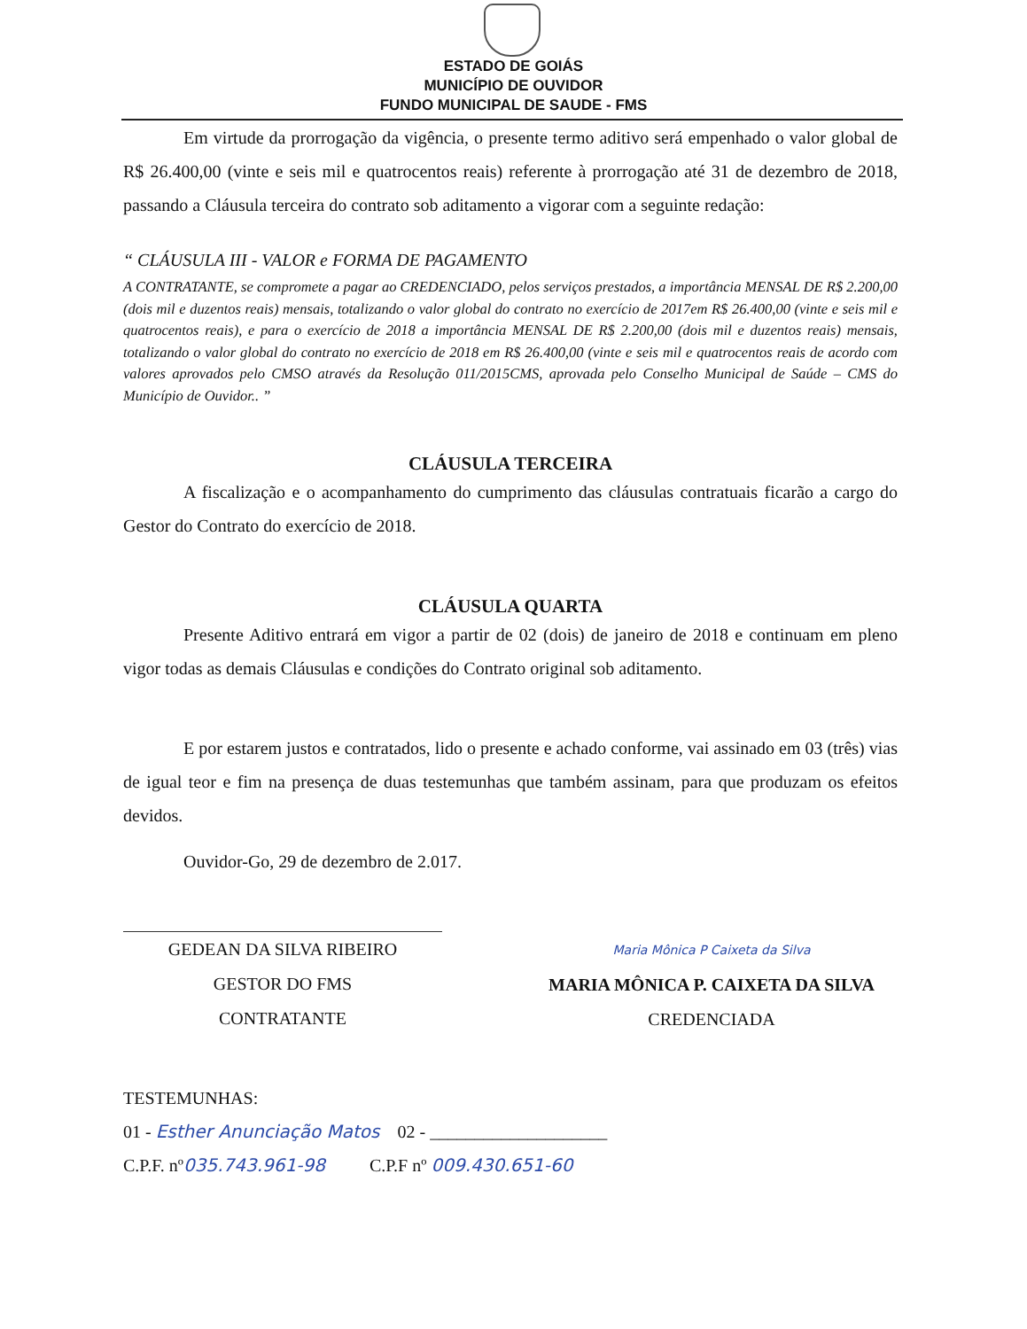ESTADO DE GOIÁS
MUNICÍPIO DE OUVIDOR
FUNDO MUNICIPAL DE SAUDE - FMS
Em virtude da prorrogação da vigência, o presente termo aditivo será empenhado o valor global de R$ 26.400,00 (vinte e seis mil e quatrocentos reais) referente à prorrogação até 31 de dezembro de 2018, passando a Cláusula terceira do contrato sob aditamento a vigorar com a seguinte redação:
“ CLÁUSULA III - VALOR e FORMA DE PAGAMENTO
A CONTRATANTE, se compromete a pagar ao CREDENCIADO, pelos serviços prestados, a importância MENSAL DE R$ 2.200,00 (dois mil e duzentos reais) mensais, totalizando o valor global do contrato no exercício de 2017em R$ 26.400,00 (vinte e seis mil e quatrocentos reais), e para o exercício de 2018 a importância MENSAL DE R$ 2.200,00 (dois mil e duzentos reais) mensais, totalizando o valor global do contrato no exercício de 2018 em R$ 26.400,00 (vinte e seis mil e quatrocentos reais de acordo com valores aprovados pelo CMSO através da Resolução 011/2015CMS, aprovada pelo Conselho Municipal de Saúde – CMS do Município de Ouvidor.. ”
CLÁUSULA TERCEIRA
A fiscalização e o acompanhamento do cumprimento das cláusulas contratuais ficarão a cargo do Gestor do Contrato do exercício de 2018.
CLÁUSULA QUARTA
Presente Aditivo entrará em vigor a partir de 02 (dois) de janeiro de 2018 e continuam em pleno vigor todas as demais Cláusulas e condições do Contrato original sob aditamento.
E por estarem justos e contratados, lido o presente e achado conforme, vai assinado em 03 (três) vias de igual teor e fim na presença de duas testemunhas que também assinam, para que produzam os efeitos devidos.
Ouvidor-Go, 29 de dezembro de 2.017.
GEDEAN DA SILVA RIBEIRO
GESTOR DO FMS
CONTRATANTE
Maria Mônica P Caixeta da Silva
MARIA MÔNICA P. CAIXETA DA SILVA
CREDENCIADA
TESTEMUNHAS:
01 - Esther Anunciação Matos 02 - ____________________
C.P.F. nº035.743.961-98 C.P.F nº 009.430.651-60